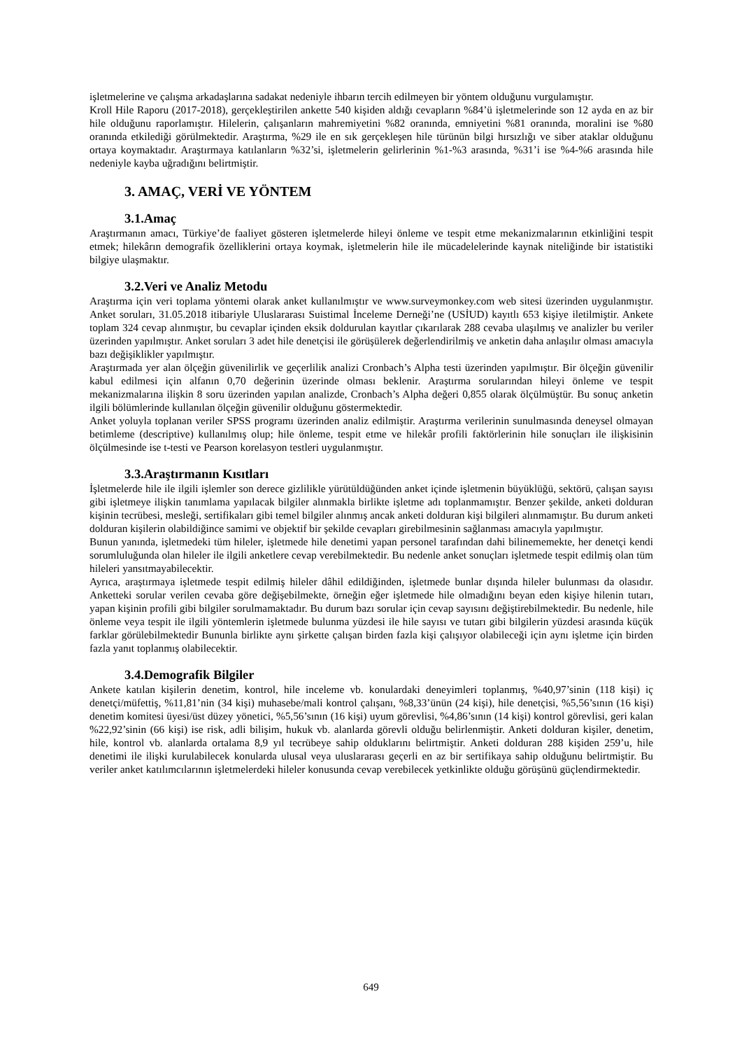işletmelerine ve çalışma arkadaşlarına sadakat nedeniyle ihbarın tercih edilmeyen bir yöntem olduğunu vurgulamıştır.
Kroll Hile Raporu (2017-2018), gerçekleştirilen ankette 540 kişiden aldığı cevapların %84’ü işletmelerinde son 12 ayda en az bir hile olduğunu raporlamıştır. Hilelerin, çalışanların mahremiyetini %82 oranında, emniyetini %81 oranında, moralini ise %80 oranında etkilediği görülmektedir. Araştırma, %29 ile en sık gerçekleşen hile türünün bilgi hırsızlığı ve siber ataklar olduğunu ortaya koymaktadır. Araştırmaya katılanların %32’si, işletmelerin gelirlerinin %1-%3 arasında, %31’i ise %4-%6 arasında hile nedeniyle kayba uğradığını belirtmiştir.
3. AMAÇ, VERİ VE YÖNTEM
3.1.Amaç
Araştırmanın amacı, Türkiye’de faaliyet gösteren işletmelerde hileyi önleme ve tespit etme mekanizmalarının etkinliğini tespit etmek; hilekârın demografik özelliklerini ortaya koymak, işletmelerin hile ile mücadelelerinde kaynak niteliğinde bir istatistiki bilgiye ulaşmaktır.
3.2.Veri ve Analiz Metodu
Araştırma için veri toplama yöntemi olarak anket kullanılmıştır ve www.surveymonkey.com web sitesi üzerinden uygulanmıştır. Anket soruları, 31.05.2018 itibariyle Uluslararası Suistimal İnceleme Derneği’ne (USİUD) kayıtlı 653 kişiye iletilmiştir. Ankete toplam 324 cevap alınmıştır, bu cevaplar içinden eksik doldurulan kayıtlar çıkarılarak 288 cevaba ulaşılmış ve analizler bu veriler üzerinden yapılmıştır. Anket soruları 3 adet hile denetçisi ile görüşülerek değerlendirilmiş ve anketin daha anlaşılır olması amacıyla bazı değişiklikler yapılmıştır.
Araştırmada yer alan ölçeğin güvenilirlik ve geçerlilik analizi Cronbach’s Alpha testi üzerinden yapılmıştır. Bir ölçeğin güvenilir kabul edilmesi için alfanın 0,70 değerinin üzerinde olması beklenir. Araştırma sorularından hileyi önleme ve tespit mekanizmalarına ilişkin 8 soru üzerinden yapılan analizde, Cronbach’s Alpha değeri 0,855 olarak ölçülmüştür. Bu sonuç anketin ilgili bölümlerinde kullanılan ölçeğin güvenilir olduğunu göstermektedir.
Anket yoluyla toplanan veriler SPSS programı üzerinden analiz edilmiştir. Araştırma verilerinin sunulmasında deneysel olmayan betimleme (descriptive) kullanılmış olup; hile önleme, tespit etme ve hilekâr profili faktörlerinin hile sonuçları ile ilişkisinin ölçülmesinde ise t-testi ve Pearson korelasyon testleri uygulanmıştır.
3.3.Araştırmanın Kısıtları
İşletmelerde hile ile ilgili işlemler son derece gizlilikle yürütüldüğünden anket içinde işletmenin büyüklüğü, sektörü, çalışan sayısı gibi işletmeye ilişkin tanımlama yapılacak bilgiler alınmakla birlikte işletme adı toplanmamıştır. Benzer şekilde, anketi dolduran kişinin tecrübesi, mesleği, sertifikaları gibi temel bilgiler alınmış ancak anketi dolduran kişi bilgileri alınmamıştır. Bu durum anketi dolduran kişilerin olabildiğince samimi ve objektif bir şekilde cevapları girebilmesinin sağlanması amacıyla yapılmıştır.
Bunun yanında, işletmedeki tüm hileler, işletmede hile denetimi yapan personel tarafından dahi bilinememekte, her denetçi kendi sorumluluğunda olan hileler ile ilgili anketlere cevap verebilmektedir. Bu nedenle anket sonuçları işletmede tespit edilmiş olan tüm hileleri yansıtmayabilecektir.
Ayrıca, araştırmaya işletmede tespit edilmiş hileler dâhil edildiğinden, işletmede bunlar dışında hileler bulunması da olasıdır. Anketteki sorular verilen cevaba göre değişebilmekte, örneğin eğer işletmede hile olmadığını beyan eden kişiye hilenin tutarı, yapan kişinin profili gibi bilgiler sorulmamaktadır. Bu durum bazı sorular için cevap sayısını değiştirebilmektedir. Bu nedenle, hile önleme veya tespit ile ilgili yöntemlerin işletmede bulunma yüzdesi ile hile sayısı ve tutarı gibi bilgilerin yüzdesi arasında küçük farklar görülebilmektedir Bununla birlikte aynı şirkette çalışan birden fazla kişi çalışıyor olabileceği için aynı işletme için birden fazla yanıt toplanmış olabilecektir.
3.4.Demografik Bilgiler
Ankete katılan kişilerin denetim, kontrol, hile inceleme vb. konulardaki deneyimleri toplanmış, %40,97’sinin (118 kişi) iç denetçi/müfettiş, %11,81’nin (34 kişi) muhasebe/mali kontrol çalışanı, %8,33’ünün (24 kişi), hile denetçisi, %5,56’sının (16 kişi) denetim komitesi üyesi/üst düzey yönetici, %5,56’sının (16 kişi) uyum görevlisi, %4,86’sının (14 kişi) kontrol görevlisi, geri kalan %22,92’sinin (66 kişi) ise risk, adli bilişim, hukuk vb. alanlarda görevli olduğu belirlenmiştir. Anketi dolduran kişiler, denetim, hile, kontrol vb. alanlarda ortalama 8,9 yıl tecrübeye sahip olduklarını belirtmiştir. Anketi dolduran 288 kişiden 259’u, hile denetimi ile ilişki kurulabilecek konularda ulusal veya uluslararası geçerli en az bir sertifikaya sahip olduğunu belirtmiştir. Bu veriler anket katılımcılarının işletmelerdeki hileler konusunda cevap verebilecek yetkinlikte olduğu görüşünü güçlendirmektedir.
649